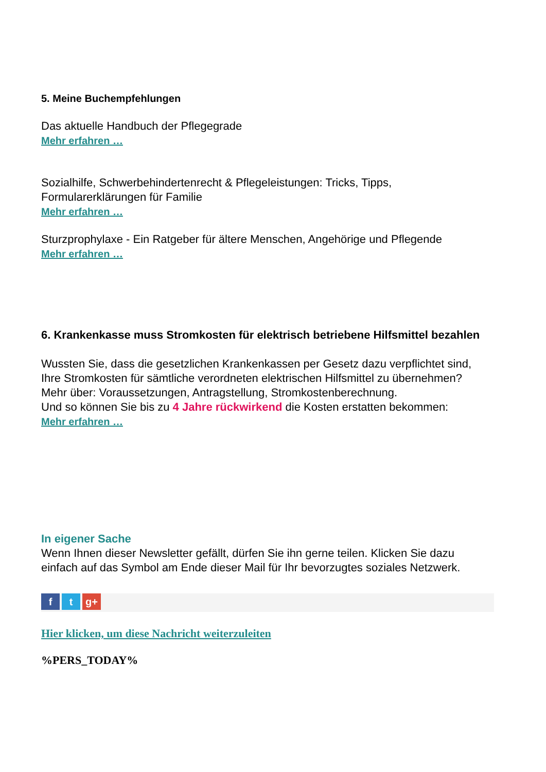5. Meine Buchempfehlungen
Das aktuelle Handbuch der Pflegegrade
Mehr erfahren …
Sozialhilfe, Schwerbehindertenrecht & Pflegeleistungen: Tricks, Tipps, Formularerklärungen für Familie
Mehr erfahren …
Sturzprophylaxe - Ein Ratgeber für ältere Menschen, Angehörige und Pflegende
Mehr erfahren …
6. Krankenkasse muss Stromkosten für elektrisch betriebene Hilfsmittel bezahlen
Wussten Sie, dass die gesetzlichen Krankenkassen per Gesetz dazu verpflichtet sind, Ihre Stromkosten für sämtliche verordneten elektrischen Hilfsmittel zu übernehmen?
Mehr über: Voraussetzungen, Antragstellung, Stromkostenberechnung.
Und so können Sie bis zu 4 Jahre rückwirkend die Kosten erstatten bekommen:
Mehr erfahren …
In eigener Sache
Wenn Ihnen dieser Newsletter gefällt, dürfen Sie ihn gerne teilen. Klicken Sie dazu einfach auf das Symbol am Ende dieser Mail für Ihr bevorzugtes soziales Netzwerk.
f t g+
Hier klicken, um diese Nachricht weiterzuleiten
%PERS_TODAY%